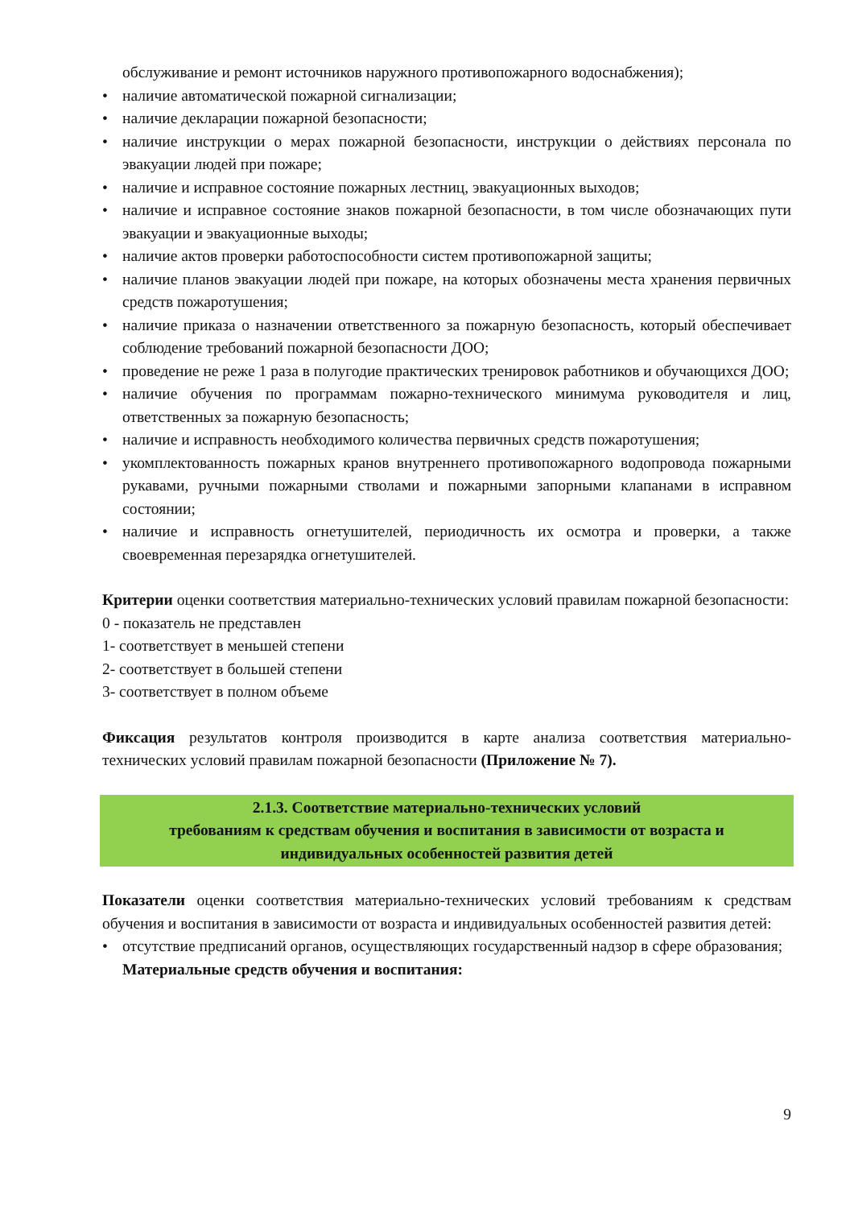обслуживание и ремонт источников наружного противопожарного водоснабжения);
• наличие автоматической пожарной сигнализации;
• наличие декларации пожарной безопасности;
• наличие инструкции о мерах пожарной безопасности, инструкции о действиях персонала по эвакуации людей при пожаре;
• наличие и исправное состояние пожарных лестниц, эвакуационных выходов;
• наличие и исправное состояние знаков пожарной безопасности, в том числе обозначающих пути эвакуации и эвакуационные выходы;
• наличие актов проверки работоспособности систем противопожарной защиты;
• наличие планов эвакуации людей при пожаре, на которых обозначены места хранения первичных средств пожаротушения;
• наличие приказа о назначении ответственного за пожарную безопасность, который обеспечивает соблюдение требований пожарной безопасности ДОО;
• проведение не реже 1 раза в полугодие практических тренировок работников и обучающихся ДОО;
• наличие обучения по программам пожарно-технического минимума руководителя и лиц, ответственных за пожарную безопасность;
• наличие и исправность необходимого количества первичных средств пожаротушения;
• укомплектованность пожарных кранов внутреннего противопожарного водопровода пожарными рукавами, ручными пожарными стволами и пожарными запорными клапанами в исправном состоянии;
• наличие и исправность огнетушителей, периодичность их осмотра и проверки, а также своевременная перезарядка огнетушителей.
Критерии оценки соответствия материально-технических условий правилам пожарной безопасности:
0 - показатель не представлен
1- соответствует в меньшей степени
2- соответствует в большей степени
3- соответствует в полном объеме
Фиксация результатов контроля производится в карте анализа соответствия материально-технических условий правилам пожарной безопасности (Приложение № 7).
2.1.3. Соответствие материально-технических условий
требованиям к средствам обучения и воспитания в зависимости от возраста и
индивидуальных особенностей развития детей
Показатели оценки соответствия материально-технических условий требованиям к средствам обучения и воспитания в зависимости от возраста и индивидуальных особенностей развития детей:
• отсутствие предписаний органов, осуществляющих государственный надзор в сфере образования;
Материальные средств обучения и воспитания:
9